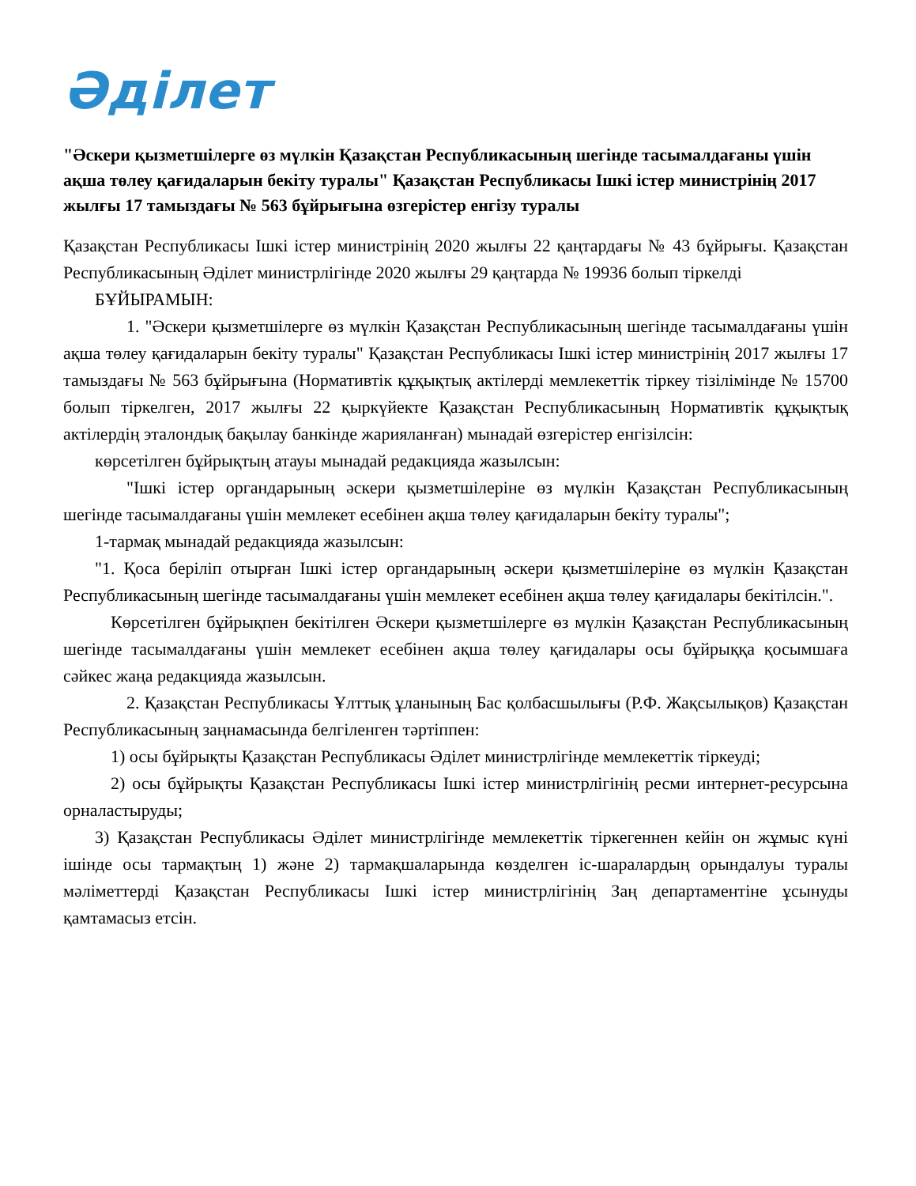Әділет
"Әскери қызметшілерге өз мүлкін Қазақстан Республикасының шегінде тасымалдағаны үшін ақша төлеу қағидаларын бекіту туралы" Қазақстан Республикасы Ішкі істер министрінің 2017 жылғы 17 тамыздағы № 563 бұйрығына өзгерістер енгізу туралы
Қазақстан Республикасы Ішкі істер министрінің 2020 жылғы 22 қаңтардағы № 43 бұйрығы. Қазақстан Республикасының Әділет министрлігінде 2020 жылғы 29 қаңтарда № 19936 болып тіркелді
БҰЙЫРАМЫН:
1. "Әскери қызметшілерге өз мүлкін Қазақстан Республикасының шегінде тасымалдағаны үшін ақша төлеу қағидаларын бекіту туралы" Қазақстан Республикасы Ішкі істер министрінің 2017 жылғы 17 тамыздағы № 563 бұйрығына (Нормативтік құқықтық актілерді мемлекеттік тіркеу тізілімінде № 15700 болып тіркелген, 2017 жылғы 22 қыркүйекте Қазақстан Республикасының Нормативтік құқықтық актілердің эталондық бақылау банкінде жарияланған) мынадай өзгерістер енгізілсін:
көрсетілген бұйрықтың атауы мынадай редакцияда жазылсын:
"Ішкі істер органдарының әскери қызметшілеріне өз мүлкін Қазақстан Республикасының шегінде тасымалдағаны үшін мемлекет есебінен ақша төлеу қағидаларын бекіту туралы";
1-тармақ мынадай редакцияда жазылсын:
"1. Қоса беріліп отырған Ішкі істер органдарының әскери қызметшілеріне өз мүлкін Қазақстан Республикасының шегінде тасымалдағаны үшін мемлекет есебінен ақша төлеу қағидалары бекітілсін.".
Көрсетілген бұйрықпен бекітілген Әскери қызметшілерге өз мүлкін Қазақстан Республикасының шегінде тасымалдағаны үшін мемлекет есебінен ақша төлеу қағидалары осы бұйрыққа қосымшаға сәйкес жаңа редакцияда жазылсын.
2. Қазақстан Республикасы Ұлттық ұланының Бас қолбасшылығы (Р.Ф. Жақсылықов) Қазақстан Республикасының заңнамасында белгіленген тәртіппен:
1) осы бұйрықты Қазақстан Республикасы Әділет министрлігінде мемлекеттік тіркеуді;
2) осы бұйрықты Қазақстан Республикасы Ішкі істер министрлігінің ресми интернет-ресурсына орналастыруды;
3) Қазақстан Республикасы Әділет министрлігінде мемлекеттік тіркегеннен кейін он жұмыс күні ішінде осы тармақтың 1) және 2) тармақшаларында көзделген іс-шаралардың орындалуы туралы мәліметтерді Қазақстан Республикасы Ішкі істер министрлігінің Заң департаментіне ұсынуды қамтамасыз етсін.